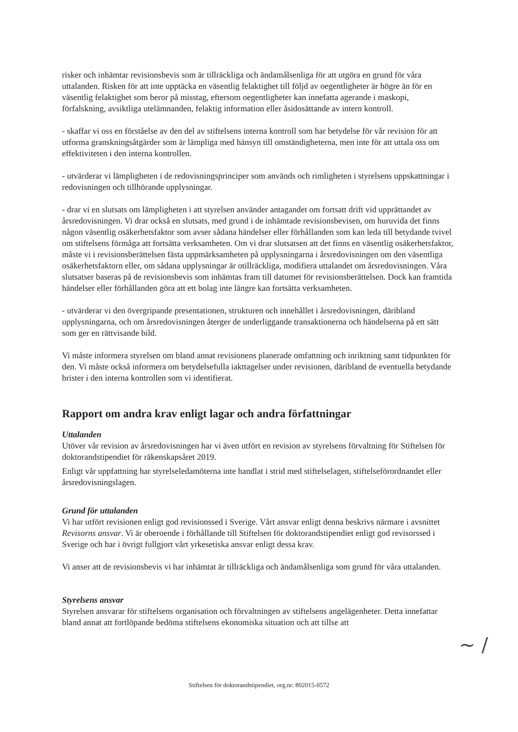risker och inhämtar revisionsbevis som är tillräckliga och ändamålsenliga för att utgöra en grund för våra uttalanden. Risken för att inte upptäcka en väsentlig felaktighet till följd av oegentligheter är högre än för en väsentlig felaktighet som beror på misstag, eftersom oegentligheter kan innefatta agerande i maskopi, förfalskning, avsiktliga utelämnanden, felaktig information eller åsidosättande av intern kontroll.
- skaffar vi oss en förståelse av den del av stiftelsens interna kontroll som har betydelse för vår revision för att utforma granskningsåtgärder som är lämpliga med hänsyn till omständigheterna, men inte för att uttala oss om effektiviteten i den interna kontrollen.
- utvärderar vi lämpligheten i de redovisningsprinciper som används och rimligheten i styrelsens uppskattningar i redovisningen och tillhörande upplysningar.
- drar vi en slutsats om lämpligheten i att styrelsen använder antagandet om fortsatt drift vid upprättandet av årsredovisningen. Vi drar också en slutsats, med grund i de inhämtade revisionsbevisen, om huruvida det finns någon väsentlig osäkerhetsfaktor som avser sådana händelser eller förhållanden som kan leda till betydande tvivel om stiftelsens förmåga att fortsätta verksamheten. Om vi drar slutsatsen att det finns en väsentlig osäkerhetsfaktor, måste vi i revisionsberättelsen fästa uppmärksamheten på upplysningarna i årsredovisningen om den väsentliga osäkerhetsfaktorn eller, om sådana upplysningar är otillräckliga, modifiera uttalandet om årsredovisningen. Våra slutsatser baseras på de revisionsbevis som inhämtas fram till datumet för revisionsberättelsen. Dock kan framtida händelser eller förhållanden göra att ett bolag inte längre kan fortsätta verksamheten.
- utvärderar vi den övergripande presentationen, strukturen och innehållet i årsredovisningen, däribland upplysningarna, och om årsredovisningen återger de underliggande transaktionerna och händelserna på ett sätt som ger en rättvisande bild.
Vi måste informera styrelsen om bland annat revisionens planerade omfattning och inriktning samt tidpunkten för den. Vi måste också informera om betydelsefulla iakttagelser under revisionen, däribland de eventuella betydande brister i den interna kontrollen som vi identifierat.
Rapport om andra krav enligt lagar och andra författningar
Uttalanden
Utöver vår revision av årsredovisningen har vi även utfört en revision av styrelsens förvaltning för Stiftelsen för doktorandstipendiet för räkenskapsåret 2019.
Enligt vår uppfattning har styrelseledamöterna inte handlat i strid med stiftelselagen, stiftelseförordnandet eller årsredovisningslagen.
Grund för uttalanden
Vi har utfört revisionen enligt god revisionssed i Sverige. Vårt ansvar enligt denna beskrivs närmare i avsnittet Revisorns ansvar. Vi är oberoende i förhållande till Stiftelsen för doktorandstipendiet enligt god revisorssed i Sverige och har i övrigt fullgjort vårt yrkesetiska ansvar enligt dessa krav.
Vi anser att de revisionsbevis vi har inhämtat är tillräckliga och ändamålsenliga som grund för våra uttalanden.
Styrelsens ansvar
Styrelsen ansvarar för stiftelsens organisation och förvaltningen av stiftelsens angelägenheter. Detta innefattar bland annat att fortlöpande bedöma stiftelsens ekonomiska situation och att tillse att
~ /
Stiftelsen för doktorandstipendiet, org.nr: 802015-0572